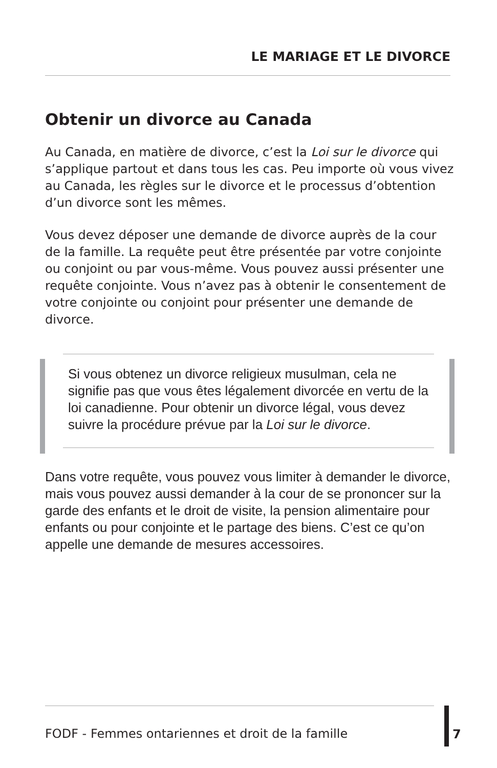LE MARIAGE ET LE DIVORCE
Obtenir un divorce au Canada
Au Canada, en matière de divorce, c’est la Loi sur le divorce qui s’applique partout et dans tous les cas. Peu importe où vous vivez au Canada, les règles sur le divorce et le processus d’obtention d’un divorce sont les mêmes.
Vous devez déposer une demande de divorce auprès de la cour de la famille. La requête peut être présentée par votre conjointe ou conjoint ou par vous-même. Vous pouvez aussi présenter une requête conjointe. Vous n’avez pas à obtenir le consentement de votre conjointe ou conjoint pour présenter une demande de divorce.
Si vous obtenez un divorce religieux musulman, cela ne signifie pas que vous êtes légalement divorcée en vertu de la loi canadienne. Pour obtenir un divorce légal, vous devez suivre la procédure prévue par la Loi sur le divorce.
Dans votre requête, vous pouvez vous limiter à demander le divorce, mais vous pouvez aussi demander à la cour de se prononcer sur la garde des enfants et le droit de visite, la pension alimentaire pour enfants ou pour conjointe et le partage des biens. C’est ce qu’on appelle une demande de mesures accessoires.
FODF - Femmes ontariennes et droit de la famille
7